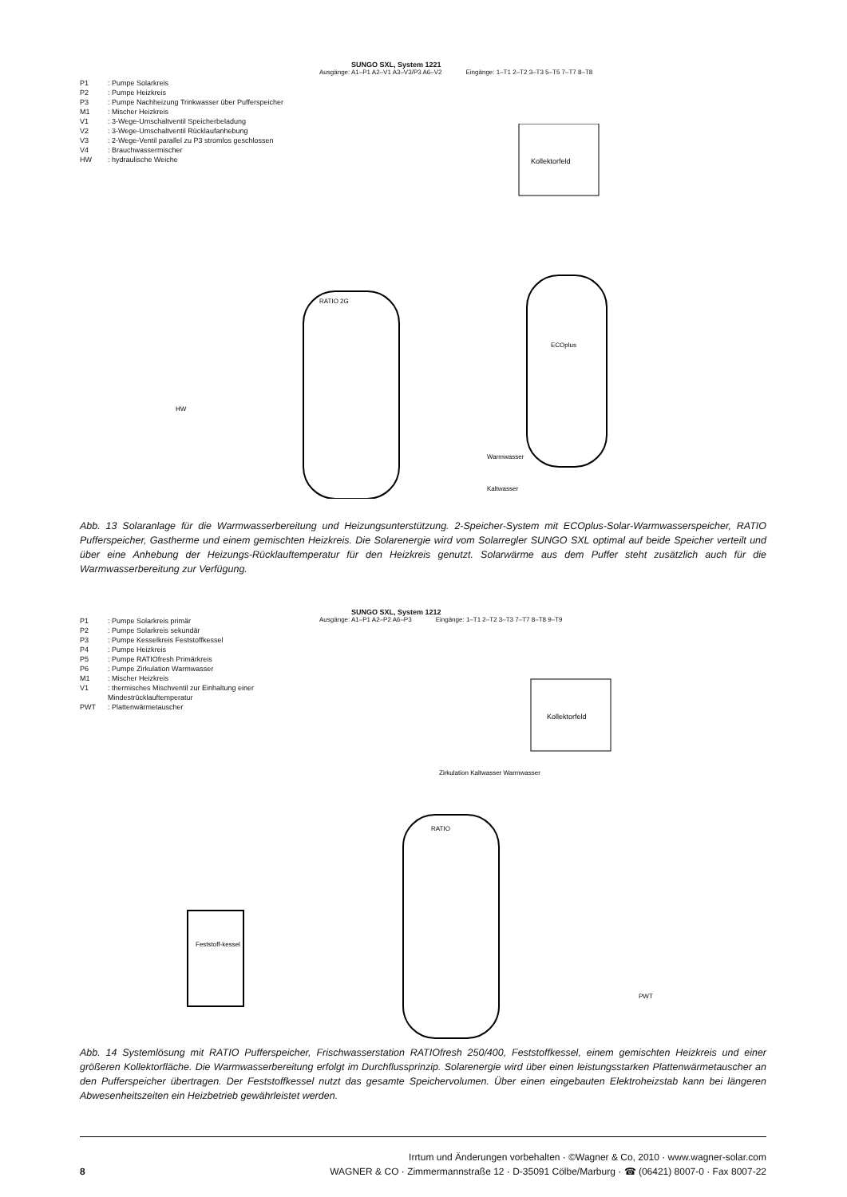P1: Pumpe Solarkreis P2: Pumpe Heizkreis P3: Pumpe Nachheizung Trinkwasser über Pufferspeicher M1: Mischer Heizkreis V1: 3-Wege-Umschaltventil Speicherbeladung V2: 3-Wege-Umschaltventil Rücklaufanhebung V3: 2-Wege-Ventil parallel zu P3 stromlos geschlossen V4: Brauchwassermischer HW: hydraulische Weiche
SUNGO SXL, System 1221
Ausgänge: A1–P1 A2–V1 A3–V3/P3 A6–V2
Eingänge: 1–T1 2–T2 3–T3 5–T5 7–T7 8–T8
Kollektorfeld
RATIO 2G
ECOplus
Warmwasser
Kaltwasser
HW
Abb. 13 Solaranlage für die Warmwasserbereitung und Heizungsunterstützung. 2-Speicher-System mit ECOplus-Solar-Warmwasserspeicher, RATIO Pufferspeicher, Gastherme und einem gemischten Heizkreis. Die Solarenergie wird vom Solarregler SUNGO SXL optimal auf beide Speicher verteilt und über eine Anhebung der Heizungs-Rücklauftemperatur für den Heizkreis genutzt. Solarwärme aus dem Puffer steht zusätzlich auch für die Warmwasserbereitung zur Verfügung.
P1: Pumpe Solarkreis primär P2: Pumpe Solarkreis sekundär P3: Pumpe Kesselkreis Feststoffkessel P4: Pumpe Heizkreis P5: Pumpe RATIOfresh Primärkreis P6: Pumpe Zirkulation Warmwasser M1: Mischer Heizkreis V1: thermisches Mischventil zur Einhaltung einer Mindestrücklauftemperatur PWT: Plattenwärmetauscher
SUNGO SXL, System 1212
Ausgänge: A1–P1 A2–P2 A6–P3 Eingänge: 1–T1 2–T2 3–T3 7–T7 8–T8 9–T9
Kollektorfeld
RATIO
Feststoff-kessel
Zirkulation Kaltwasser Warmwasser
PWT
Abb. 14 Systemlösung mit RATIO Pufferspeicher, Frischwasserstation RATIOfresh 250/400, Feststoffkessel, einem gemischten Heizkreis und einer größeren Kollektorfläche. Die Warmwasserbereitung erfolgt im Durchflussprinzip. Solarenergie wird über einen leistungsstarken Plattenwärmetauscher an den Pufferspeicher übertragen. Der Feststoffkessel nutzt das gesamte Speichervolumen. Über einen eingebauten Elektroheizstab kann bei längeren Abwesenheitszeiten ein Heizbetrieb gewährleistet werden.
Irrtum und Änderungen vorbehalten · ©Wagner & Co, 2010 · www.wagner-solar.com
8 WAGNER & CO · Zimmermannstraße 12 · D-35091 Cölbe/Marburg · ☎ (06421) 8007-0 · Fax 8007-22